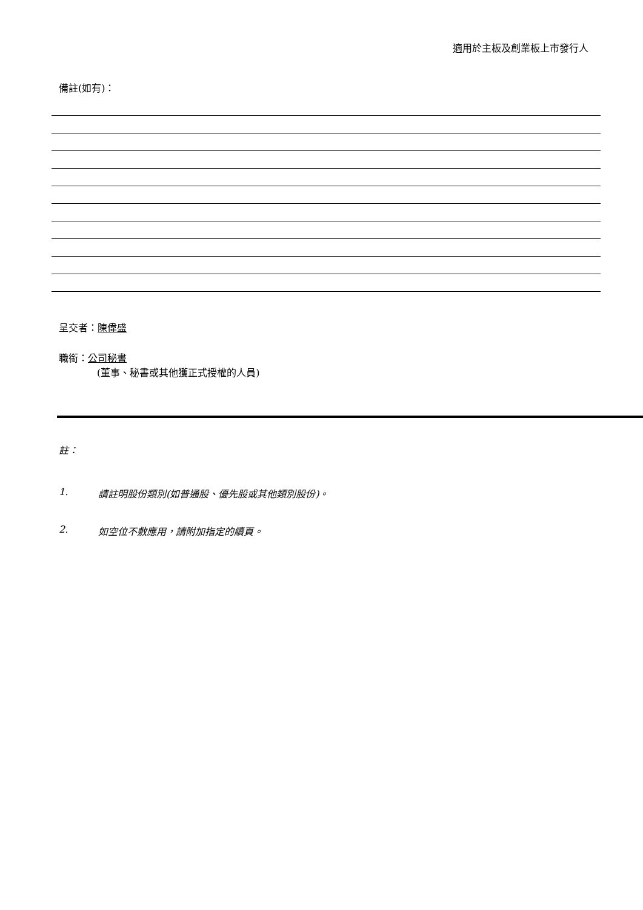適用於主板及創業板上市發行人
備註(如有)：
呈交者：陳偉盛
職銜：公司秘書
(董事、秘書或其他獲正式授權的人員)
註：
1. 請註明股份類別(如普通股、優先股或其他類別股份)。
2. 如空位不敷應用，請附加指定的續頁。